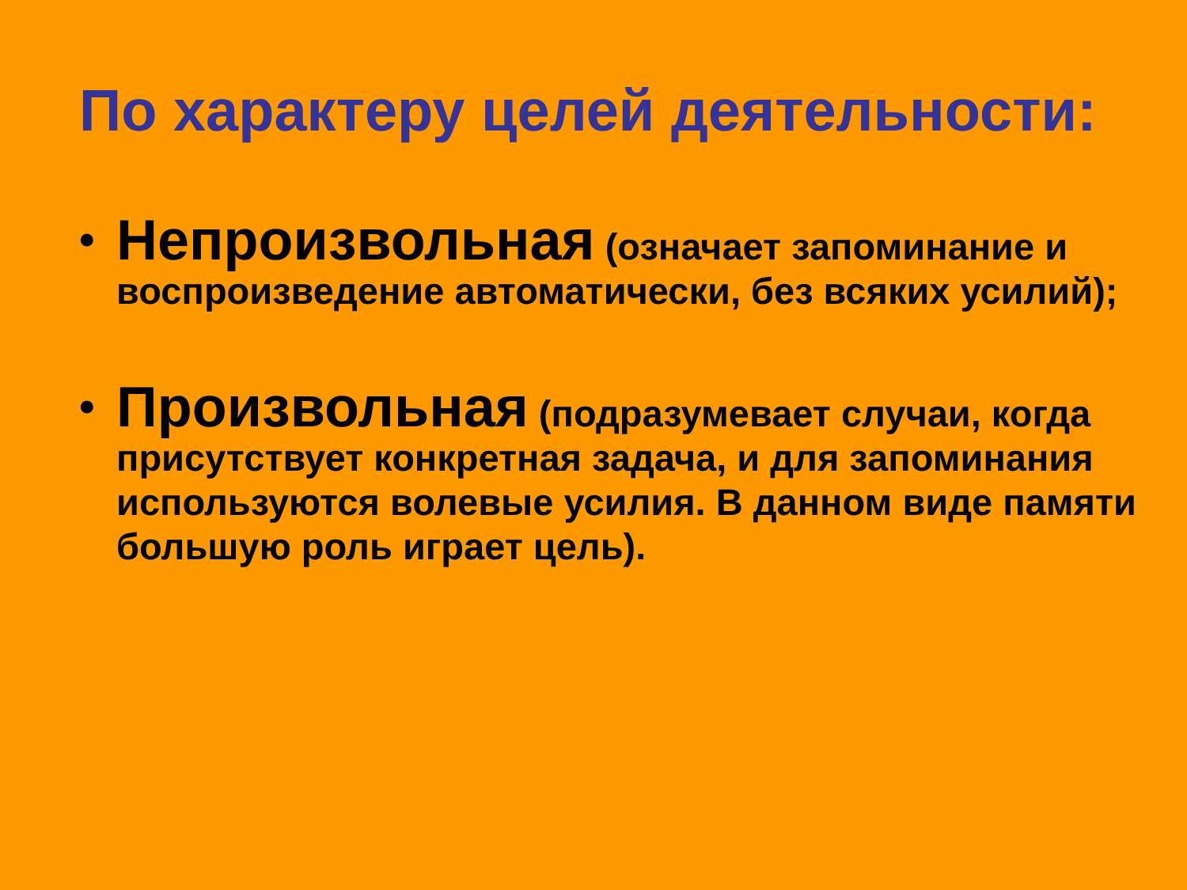По характеру целей деятельности:
• Непроизвольная (означает запоминание и воспроизведение автоматически, без всяких усилий);
• Произвольная (подразумевает случаи, когда присутствует конкретная задача, и для запоминания используются волевые усилия. В данном виде памяти большую роль играет цель).